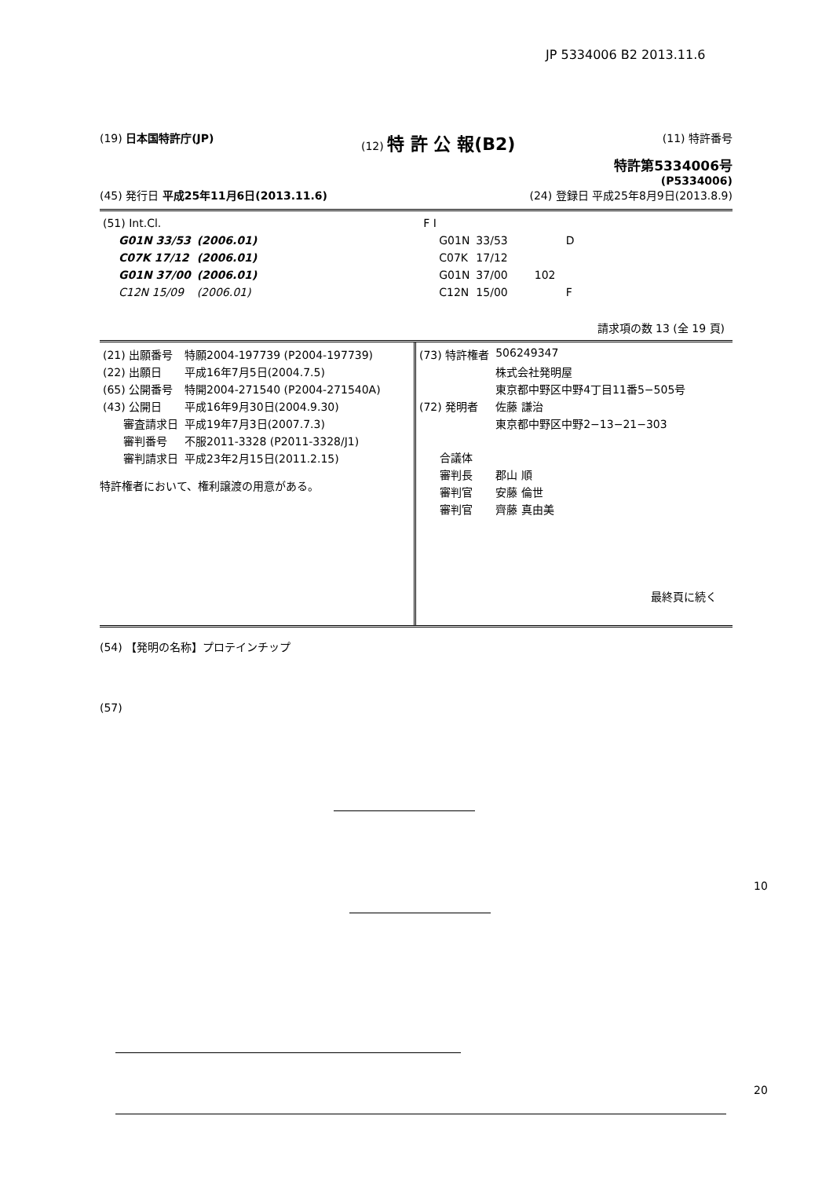JP 5334006 B2 2013.11.6
(19) 日本国特許庁(JP) (12) 特 許 公 報(B2) (11) 特許番号
特許第5334006号
(P5334006)
(45) 発行日 平成25年11月6日(2013.11.6) (24) 登録日 平成25年8月9日(2013.8.9)
| (51) Int.Cl. | | | F I | | |
| G01N 33/53 | (2006.01) | | G01N | 33/53 | D |
| C07K 17/12 | (2006.01) | | C07K | 17/12 | |
| G01N 37/00 | (2006.01) | | G01N | 37/00 | 102 |
| C12N 15/09 | (2006.01) | | C12N | 15/00 | F |
請求項の数 13 (全 19 頁)
| (21) 出願番号 | 特願2004-197739 (P2004-197739) |
| (22) 出願日 | 平成16年7月5日(2004.7.5) |
| (65) 公開番号 | 特開2004-271540 (P2004-271540A) |
| (43) 公開日 | 平成16年9月30日(2004.9.30) |
| 審査請求日 | 平成19年7月3日(2007.7.3) |
| 審判番号 | 不服2011-3328 (P2011-3328/J1) |
| 審判請求日 | 平成23年2月15日(2011.2.15) |
特許権者において、権利譲渡の用意がある。
| (73) 特許権者 | 506249347 |
| | 株式会社発明屋 |
| | 東京都中野区中野4丁目11番5−505号 |
| (72) 発明者 | 佐藤 謙治 |
| | 東京都中野区中野2−13−21−303 |
| 合議体 | |
| 審判長 | 郡山 順 |
| 審判官 | 安藤 倫世 |
| 審判官 | 齊藤 真由美 |
最終頁に続く
(54) 【発明の名称】プロテインチップ
(57)
10
20